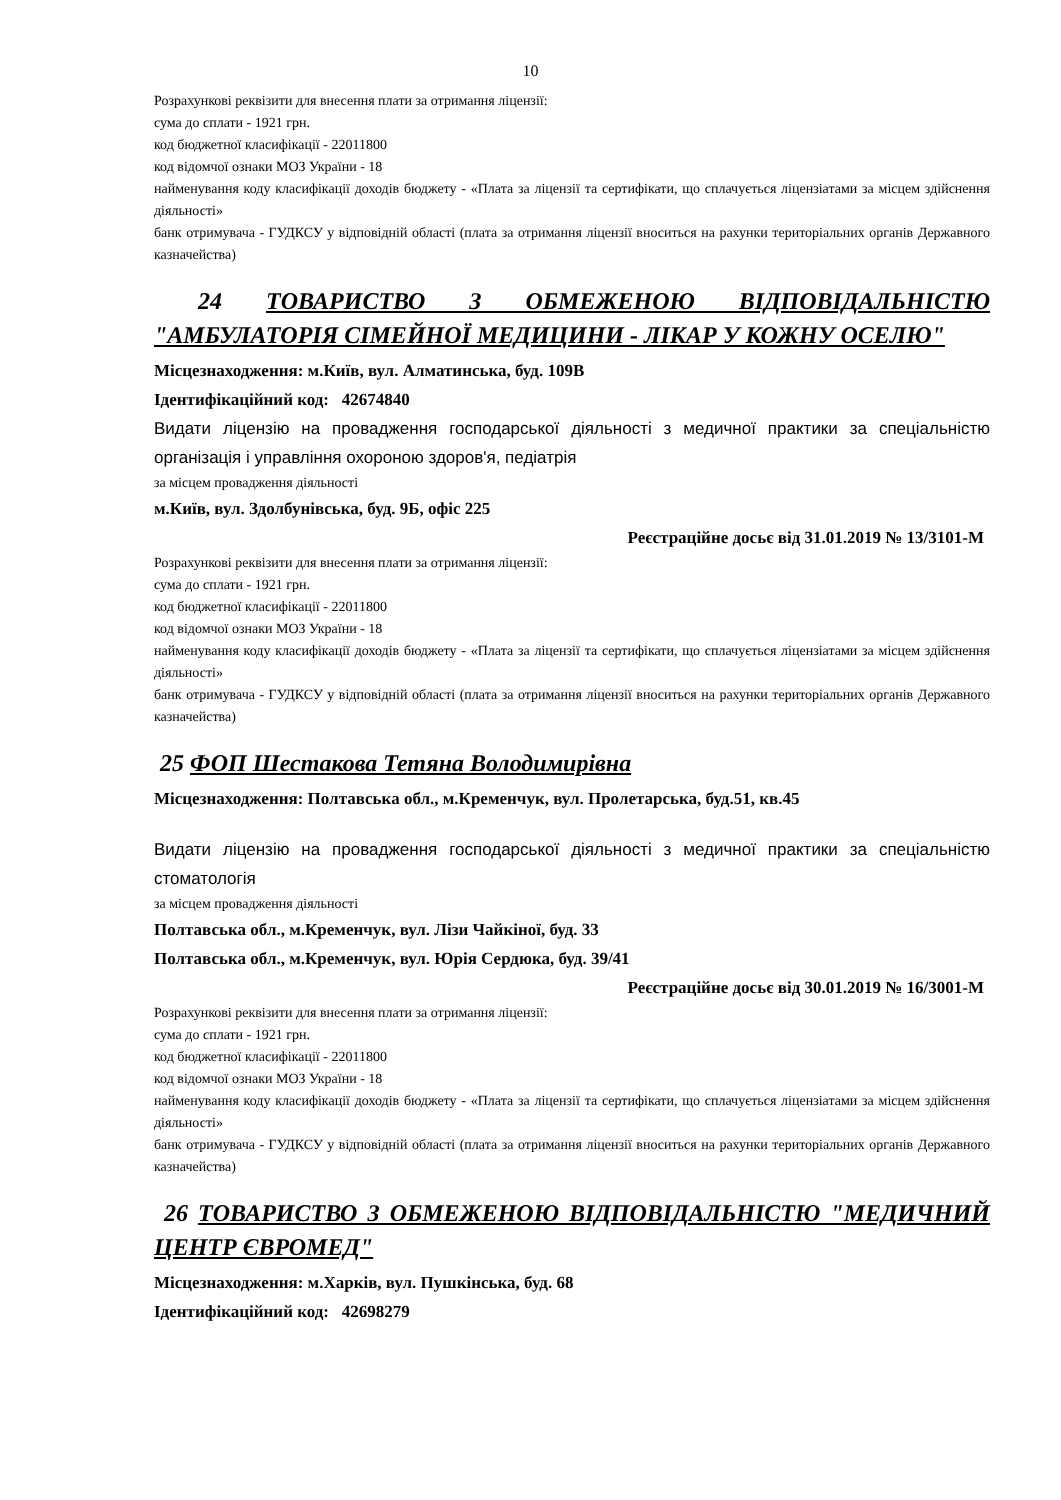10
Розрахункові реквізити для внесення плати за отримання ліцензії:
сума до сплати - 1921 грн.
код бюджетної класифікації - 22011800
код відомчої ознаки МОЗ України - 18
найменування коду класифікації доходів бюджету - «Плата за ліцензії та сертифікати, що сплачується ліцензіатами за місцем здійснення діяльності»
банк отримувача - ГУДКСУ у відповідній області (плата за отримання ліцензії вноситься на рахунки територіальних органів Державного казначейства)
24 ТОВАРИСТВО З ОБМЕЖЕНОЮ ВІДПОВІДАЛЬНІСТЮ "АМБУЛАТОРІЯ СІМЕЙНОЇ МЕДИЦИНИ - ЛІКАР У КОЖНУ ОСЕЛЮ"
Місцезнаходження: м.Київ, вул. Алматинська, буд. 109В
Ідентифікаційний код: 42674840
Видати ліцензію на провадження господарської діяльності з медичної практики за спеціальністю організація і управління охороною здоров'я, педіатрія
за місцем провадження діяльності
м.Київ, вул. Здолбунівська, буд. 9Б, офіс 225
Реєстраційне досьє від 31.01.2019 № 13/3101-М
Розрахункові реквізити для внесення плати за отримання ліцензії:
сума до сплати - 1921 грн.
код бюджетної класифікації - 22011800
код відомчої ознаки МОЗ України - 18
найменування коду класифікації доходів бюджету - «Плата за ліцензії та сертифікати, що сплачується ліцензіатами за місцем здійснення діяльності»
банк отримувача - ГУДКСУ у відповідній області (плата за отримання ліцензії вноситься на рахунки територіальних органів Державного казначейства)
25 ФОП Шестакова Тетяна Володимирівна
Місцезнаходження: Полтавська обл., м.Кременчук, вул. Пролетарська, буд.51, кв.45
Видати ліцензію на провадження господарської діяльності з медичної практики за спеціальністю стоматологія
за місцем провадження діяльності
Полтавська обл., м.Кременчук, вул. Лізи Чайкіної, буд. 33
Полтавська обл., м.Кременчук, вул. Юрія Сердюка, буд. 39/41
Реєстраційне досьє від 30.01.2019 № 16/3001-М
Розрахункові реквізити для внесення плати за отримання ліцензії:
сума до сплати - 1921 грн.
код бюджетної класифікації - 22011800
код відомчої ознаки МОЗ України - 18
найменування коду класифікації доходів бюджету - «Плата за ліцензії та сертифікати, що сплачується ліцензіатами за місцем здійснення діяльності»
банк отримувача - ГУДКСУ у відповідній області (плата за отримання ліцензії вноситься на рахунки територіальних органів Державного казначейства)
26 ТОВАРИСТВО З ОБМЕЖЕНОЮ ВІДПОВІДАЛЬНІСТЮ "МЕДИЧНИЙ ЦЕНТР ЄВРОМЕД"
Місцезнаходження: м.Харків, вул. Пушкінська, буд. 68
Ідентифікаційний код: 42698279